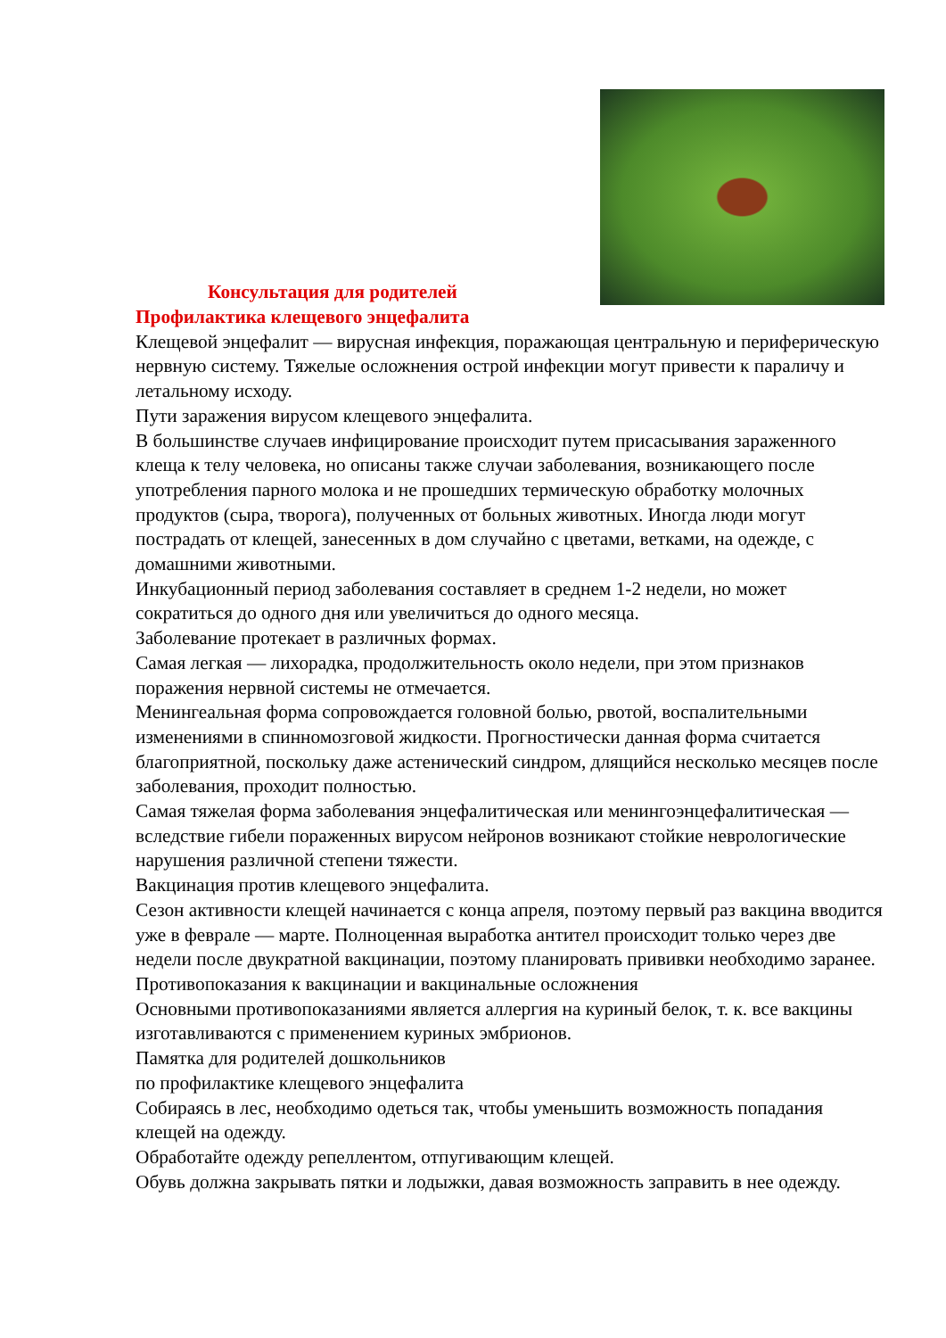Консультация для родителей
Профилактика клещевого энцефалита
Клещевой энцефалит — вирусная инфекция, поражающая центральную и периферическую нервную систему. Тяжелые осложнения острой инфекции могут привести к параличу и летальному исходу.
Пути заражения вирусом клещевого энцефалита.
В большинстве случаев инфицирование происходит путем присасывания зараженного клеща к телу человека, но описаны также случаи заболевания, возникающего после употребления парного молока и не прошедших термическую обработку молочных продуктов (сыра, творога), полученных от больных животных. Иногда люди могут пострадать от клещей, занесенных в дом случайно с цветами, ветками, на одежде, с домашними животными.
Инкубационный период заболевания составляет в среднем 1-2 недели, но может сократиться до одного дня или увеличиться до одного месяца.
Заболевание протекает в различных формах.
Самая легкая — лихорадка, продолжительность около недели, при этом признаков поражения нервной системы не отмечается.
Менингеальная форма сопровождается головной болью, рвотой, воспалительными изменениями в спинномозговой жидкости. Прогностически данная форма считается благоприятной, поскольку даже астенический синдром, длящийся несколько месяцев после заболевания, проходит полностью.
Самая тяжелая форма заболевания энцефалитическая или менингоэнцефалитическая — вследствие гибели пораженных вирусом нейронов возникают стойкие неврологические нарушения различной степени тяжести.
Вакцинация против клещевого энцефалита.
Сезон активности клещей начинается с конца апреля, поэтому первый раз вакцина вводится уже в феврале — марте. Полноценная выработка антител происходит только через две недели после двукратной вакцинации, поэтому планировать прививки необходимо заранее.
Противопоказания к вакцинации и вакцинальные осложнения
Основными противопоказаниями является аллергия на куриный белок, т. к. все вакцины изготавливаются с применением куриных эмбрионов.
Памятка для родителей дошкольников
по профилактике клещевого энцефалита
Собираясь в лес, необходимо одеться так, чтобы уменьшить возможность попадания клещей на одежду.
Обработайте одежду репеллентом, отпугивающим клещей.
Обувь должна закрывать пятки и лодыжки, давая возможность заправить в нее одежду.